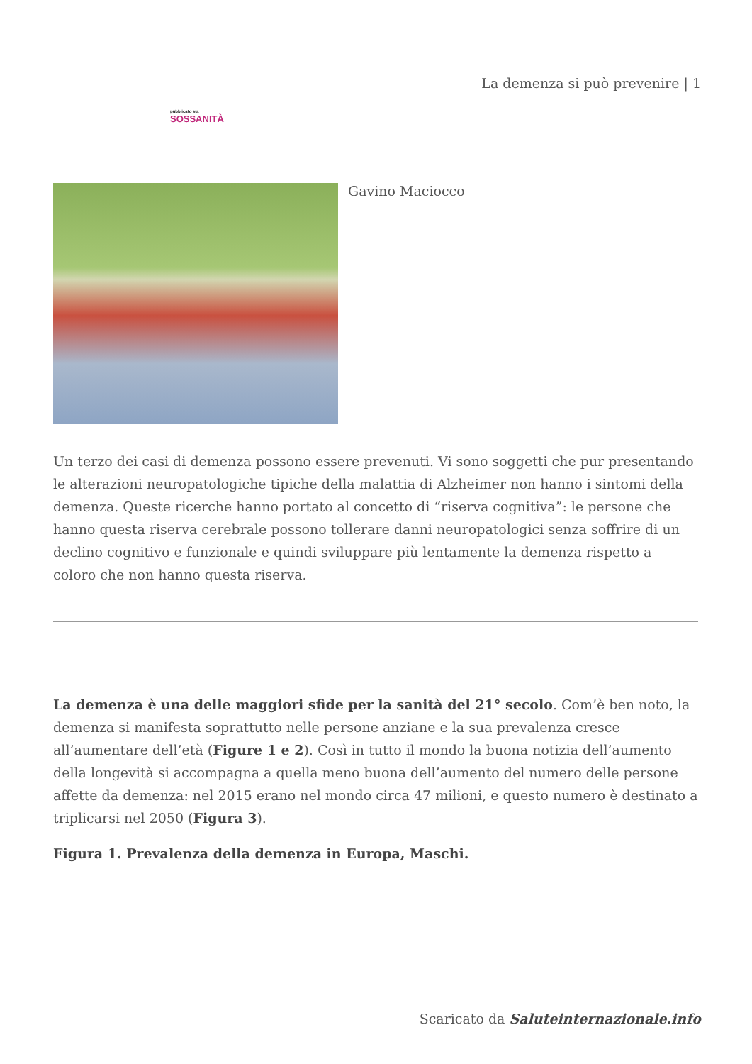La demenza si può prevenire | 1
pubblicato su:
SOSSANITÀ
Gavino Maciocco
Un terzo dei casi di demenza possono essere prevenuti. Vi sono soggetti che pur presentando le alterazioni neuropatologiche tipiche della malattia di Alzheimer non hanno i sintomi della demenza. Queste ricerche hanno portato al concetto di “riserva cognitiva”: le persone che hanno questa riserva cerebrale possono tollerare danni neuropatologici senza soffrire di un declino cognitivo e funzionale e quindi sviluppare più lentamente la demenza rispetto a coloro che non hanno questa riserva.
La demenza è una delle maggiori sfide per la sanità del 21° secolo. Com’è ben noto, la demenza si manifesta soprattutto nelle persone anziane e la sua prevalenza cresce all’aumentare dell’età (Figure 1 e 2). Così in tutto il mondo la buona notizia dell’aumento della longevità si accompagna a quella meno buona dell’aumento del numero delle persone affette da demenza: nel 2015 erano nel mondo circa 47 milioni, e questo numero è destinato a triplicarsi nel 2050 (Figura 3).
Figura 1. Prevalenza della demenza in Europa, Maschi.
Scaricato da Saluteinternazionale.info